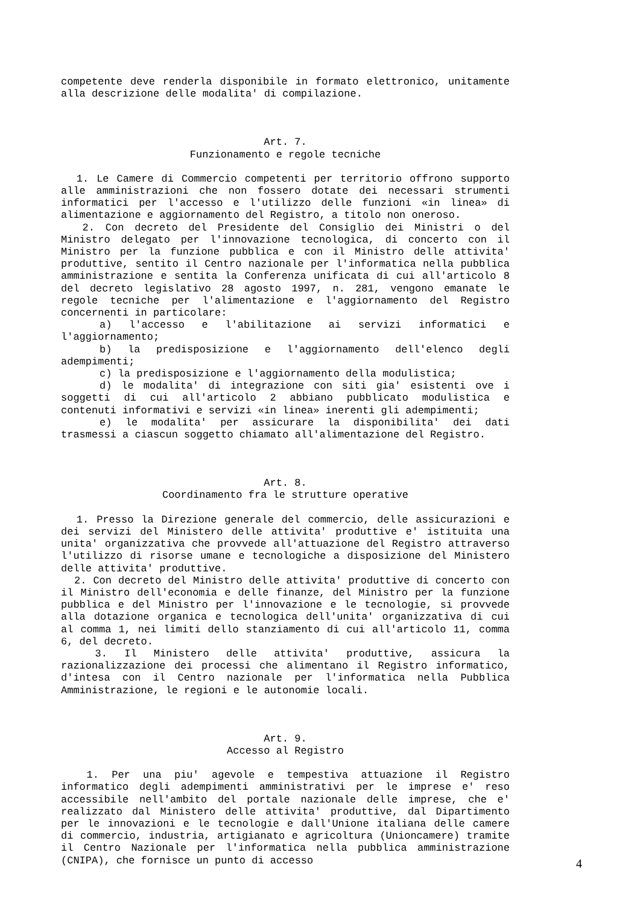competente deve renderla disponibile in formato elettronico, unitamente alla descrizione delle modalita' di compilazione.
Art. 7.
Funzionamento e regole tecniche
1. Le Camere di Commercio competenti per territorio offrono supporto alle amministrazioni che non fossero dotate dei necessari strumenti informatici per l'accesso e l'utilizzo delle funzioni «in linea» di alimentazione e aggiornamento del Registro, a titolo non oneroso.
2. Con decreto del Presidente del Consiglio dei Ministri o del Ministro delegato per l'innovazione tecnologica, di concerto con il Ministro per la funzione pubblica e con il Ministro delle attivita' produttive, sentito il Centro nazionale per l'informatica nella pubblica amministrazione e sentita la Conferenza unificata di cui all'articolo 8 del decreto legislativo 28 agosto 1997, n. 281, vengono emanate le regole tecniche per l'alimentazione e l'aggiornamento del Registro concernenti in particolare:
a) l'accesso e l'abilitazione ai servizi informatici e l'aggiornamento;
b) la predisposizione e l'aggiornamento dell'elenco degli adempimenti;
c) la predisposizione e l'aggiornamento della modulistica;
d) le modalita' di integrazione con siti gia' esistenti ove i soggetti di cui all'articolo 2 abbiano pubblicato modulistica e contenuti informativi e servizi «in linea» inerenti gli adempimenti;
e) le modalita' per assicurare la disponibilita' dei dati trasmessi a ciascun soggetto chiamato all'alimentazione del Registro.
Art. 8.
Coordinamento fra le strutture operative
1. Presso la Direzione generale del commercio, delle assicurazioni e dei servizi del Ministero delle attivita' produttive e' istituita una unita' organizzativa che provvede all'attuazione del Registro attraverso l'utilizzo di risorse umane e tecnologiche a disposizione del Ministero delle attivita' produttive.
2. Con decreto del Ministro delle attivita' produttive di concerto con il Ministro dell'economia e delle finanze, del Ministro per la funzione pubblica e del Ministro per l'innovazione e le tecnologie, si provvede alla dotazione organica e tecnologica dell'unita' organizzativa di cui al comma 1, nei limiti dello stanziamento di cui all'articolo 11, comma 6, del decreto.
3. Il Ministero delle attivita' produttive, assicura la razionalizzazione dei processi che alimentano il Registro informatico, d'intesa con il Centro nazionale per l'informatica nella Pubblica Amministrazione, le regioni e le autonomie locali.
Art. 9.
Accesso al Registro
1. Per una piu' agevole e tempestiva attuazione il Registro informatico degli adempimenti amministrativi per le imprese e' reso accessibile nell'ambito del portale nazionale delle imprese, che e' realizzato dal Ministero delle attivita' produttive, dal Dipartimento per le innovazioni e le tecnologie e dall'Unione italiana delle camere di commercio, industria, artigianato e agricoltura (Unioncamere) tramite il Centro Nazionale per l'informatica nella pubblica amministrazione (CNIPA), che fornisce un punto di accesso
4